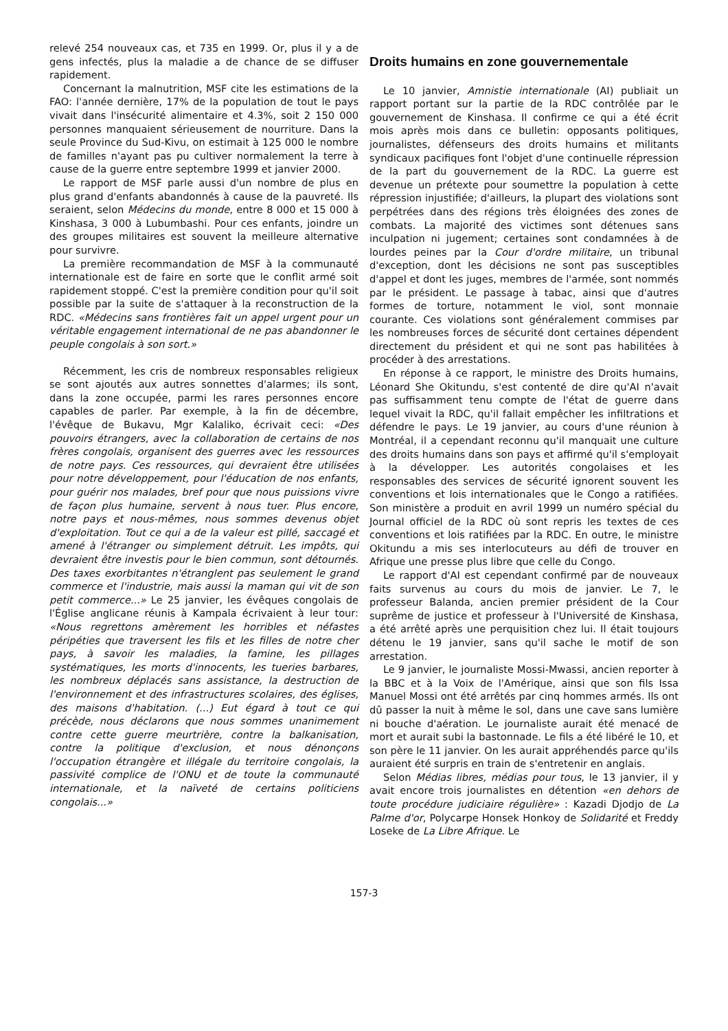relevé 254 nouveaux cas, et 735 en 1999. Or, plus il y a de gens infectés, plus la maladie a de chance de se diffuser rapidement.
Concernant la malnutrition, MSF cite les estimations de la FAO: l'année dernière, 17% de la population de tout le pays vivait dans l'insécurité alimentaire et 4.3%, soit 2 150 000 personnes manquaient sérieusement de nourriture. Dans la seule Province du Sud-Kivu, on estimait à 125 000 le nombre de familles n'ayant pas pu cultiver normalement la terre à cause de la guerre entre septembre 1999 et janvier 2000.
Le rapport de MSF parle aussi d'un nombre de plus en plus grand d'enfants abandonnés à cause de la pauvreté. Ils seraient, selon Médecins du monde, entre 8 000 et 15 000 à Kinshasa, 3 000 à Lubumbashi. Pour ces enfants, joindre un des groupes militaires est souvent la meilleure alternative pour survivre.
La première recommandation de MSF à la communauté internationale est de faire en sorte que le conflit armé soit rapidement stoppé. C'est la première condition pour qu'il soit possible par la suite de s'attaquer à la reconstruction de la RDC. «Médecins sans frontières fait un appel urgent pour un véritable engagement international de ne pas abandonner le peuple congolais à son sort.»
Récemment, les cris de nombreux responsables religieux se sont ajoutés aux autres sonnettes d'alarmes; ils sont, dans la zone occupée, parmi les rares personnes encore capables de parler. Par exemple, à la fin de décembre, l'évêque de Bukavu, Mgr Kalaliko, écrivait ceci: «Des pouvoirs étrangers, avec la collaboration de certains de nos frères congolais, organisent des guerres avec les ressources de notre pays. Ces ressources, qui devraient être utilisées pour notre développement, pour l'éducation de nos enfants, pour guérir nos malades, bref pour que nous puissions vivre de façon plus humaine, servent à nous tuer. Plus encore, notre pays et nous-mêmes, nous sommes devenus objet d'exploitation. Tout ce qui a de la valeur est pillé, saccagé et amené à l'étranger ou simplement détruit. Les impôts, qui devraient être investis pour le bien commun, sont détournés. Des taxes exorbitantes n'étranglent pas seulement le grand commerce et l'industrie, mais aussi la maman qui vit de son petit commerce...» Le 25 janvier, les évêques congolais de l'Église anglicane réunis à Kampala écrivaient à leur tour: «Nous regrettons amèrement les horribles et néfastes péripéties que traversent les fils et les filles de notre cher pays, à savoir les maladies, la famine, les pillages systématiques, les morts d'innocents, les tueries barbares, les nombreux déplacés sans assistance, la destruction de l'environnement et des infrastructures scolaires, des églises, des maisons d'habitation. (...) Eut égard à tout ce qui précède, nous déclarons que nous sommes unanimement contre cette guerre meurtrière, contre la balkanisation, contre la politique d'exclusion, et nous dénonçons l'occupation étrangère et illégale du territoire congolais, la passivité complice de l'ONU et de toute la communauté internationale, et la naïveté de certains politiciens congolais...»
Droits humains en zone gouvernementale
Le 10 janvier, Amnistie internationale (AI) publiait un rapport portant sur la partie de la RDC contrôlée par le gouvernement de Kinshasa. Il confirme ce qui a été écrit mois après mois dans ce bulletin: opposants politiques, journalistes, défenseurs des droits humains et militants syndicaux pacifiques font l'objet d'une continuelle répression de la part du gouvernement de la RDC. La guerre est devenue un prétexte pour soumettre la population à cette répression injustifiée; d'ailleurs, la plupart des violations sont perpétrées dans des régions très éloignées des zones de combats. La majorité des victimes sont détenues sans inculpation ni jugement; certaines sont condamnées à de lourdes peines par la Cour d'ordre militaire, un tribunal d'exception, dont les décisions ne sont pas susceptibles d'appel et dont les juges, membres de l'armée, sont nommés par le président. Le passage à tabac, ainsi que d'autres formes de torture, notamment le viol, sont monnaie courante. Ces violations sont généralement commises par les nombreuses forces de sécurité dont certaines dépendent directement du président et qui ne sont pas habilitées à procéder à des arrestations.
En réponse à ce rapport, le ministre des Droits humains, Léonard She Okitundu, s'est contenté de dire qu'AI n'avait pas suffisamment tenu compte de l'état de guerre dans lequel vivait la RDC, qu'il fallait empêcher les infiltrations et défendre le pays. Le 19 janvier, au cours d'une réunion à Montréal, il a cependant reconnu qu'il manquait une culture des droits humains dans son pays et affirmé qu'il s'employait à la développer. Les autorités congolaises et les responsables des services de sécurité ignorent souvent les conventions et lois internationales que le Congo a ratifiées. Son ministère a produit en avril 1999 un numéro spécial du Journal officiel de la RDC où sont repris les textes de ces conventions et lois ratifiées par la RDC. En outre, le ministre Okitundu a mis ses interlocuteurs au défi de trouver en Afrique une presse plus libre que celle du Congo.
Le rapport d'AI est cependant confirmé par de nouveaux faits survenus au cours du mois de janvier. Le 7, le professeur Balanda, ancien premier président de la Cour suprême de justice et professeur à l'Université de Kinshasa, a été arrêté après une perquisition chez lui. Il était toujours détenu le 19 janvier, sans qu'il sache le motif de son arrestation.
Le 9 janvier, le journaliste Mossi-Mwassi, ancien reporter à la BBC et à la Voix de l'Amérique, ainsi que son fils Issa Manuel Mossi ont été arrêtés par cinq hommes armés. Ils ont dû passer la nuit à même le sol, dans une cave sans lumière ni bouche d'aération. Le journaliste aurait été menacé de mort et aurait subi la bastonnade. Le fils a été libéré le 10, et son père le 11 janvier. On les aurait appréhendés parce qu'ils auraient été surpris en train de s'entretenir en anglais.
Selon Médias libres, médias pour tous, le 13 janvier, il y avait encore trois journalistes en détention «en dehors de toute procédure judiciaire régulière» : Kazadi Djodjo de La Palme d'or, Polycarpe Honsek Honkoy de Solidarité et Freddy Loseke de La Libre Afrique. Le
157-3